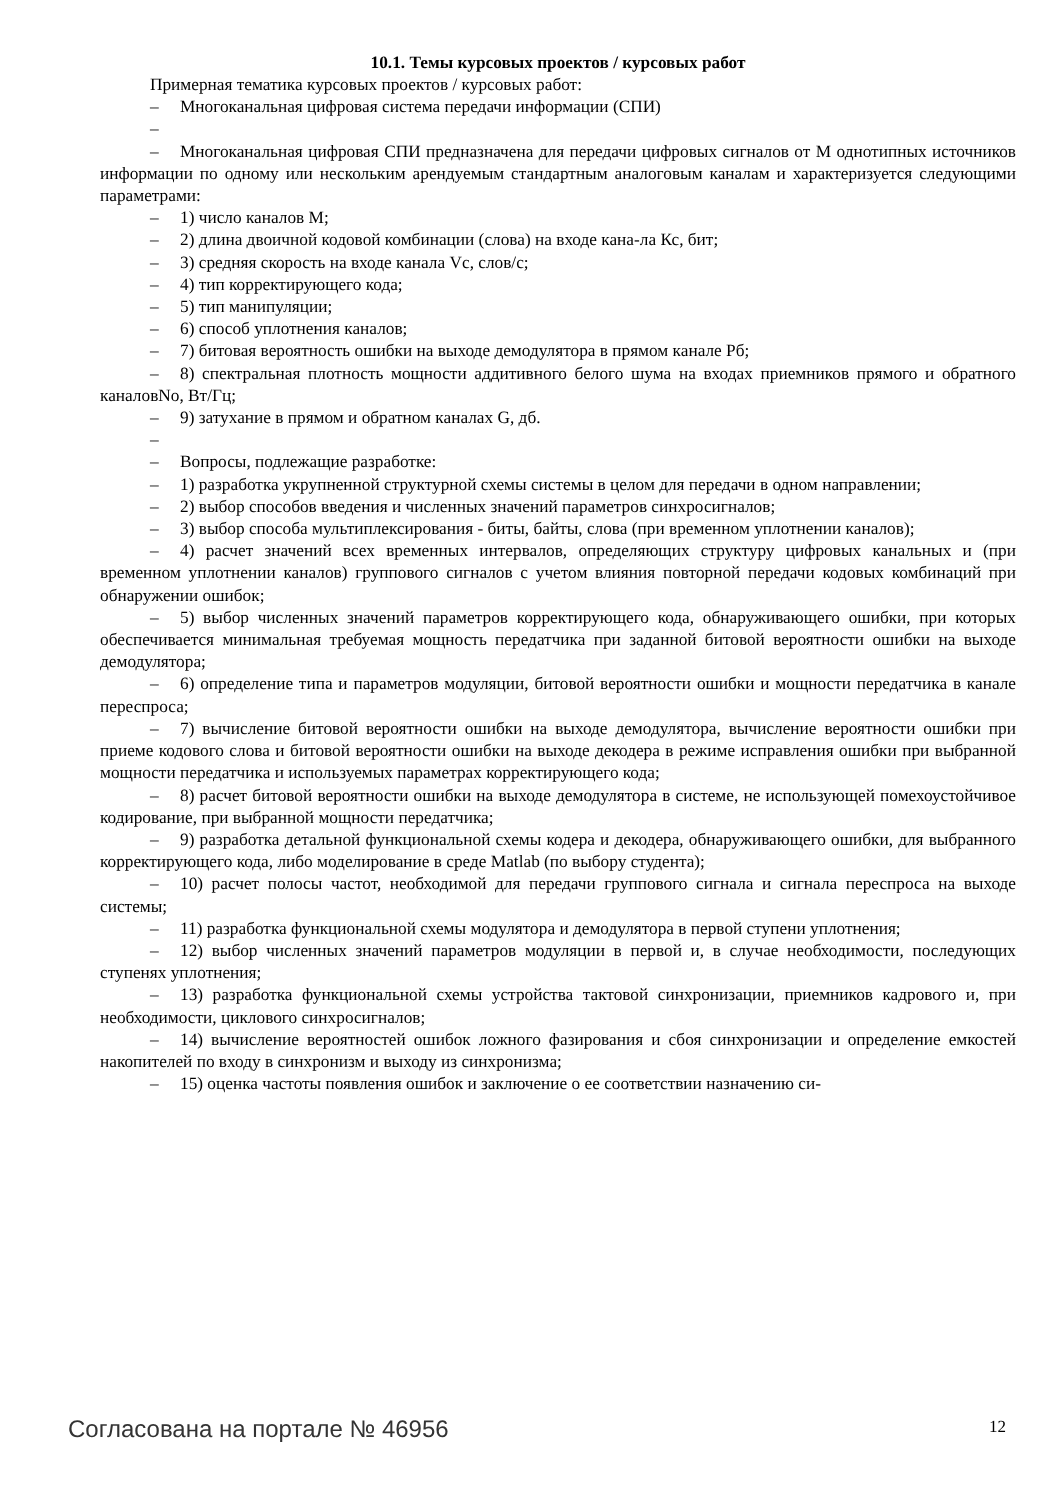10.1. Темы курсовых проектов / курсовых работ
Примерная тематика курсовых проектов / курсовых работ:
– Многоканальная цифровая система передачи информации (СПИ)
–
– Многоканальная цифровая СПИ предназначена для передачи цифровых сигналов от М однотипных источников информации по одному или нескольким арендуемым стандартным аналоговым каналам и характеризуется следующими параметрами:
– 1) число каналов М;
– 2) длина двоичной кодовой комбинации (слова) на входе кана-ла Кс, бит;
– 3) средняя скорость на входе канала Vc, слов/с;
– 4) тип корректирующего кода;
– 5) тип манипуляции;
– 6) способ уплотнения каналов;
– 7) битовая вероятность ошибки на выходе демодулятора в прямом канале Рб;
– 8) спектральная плотность мощности аддитивного белого шума на входах приемников прямого и обратного каналовNo, Вт/Гц;
– 9) затухание в прямом и обратном каналах G, дб.
–
– Вопросы, подлежащие разработке:
– 1) разработка укрупненной структурной схемы системы в целом для передачи в одном направлении;
– 2) выбор способов введения и численных значений параметров синхросигналов;
– 3) выбор способа мультиплексирования - биты, байты, слова (при временном уплотнении каналов);
– 4) расчет значений всех временных интервалов, определяющих структуру цифровых канальных и (при временном уплотнении каналов) группового сигналов с учетом влияния повторной передачи кодовых комбинаций при обнаружении ошибок;
– 5) выбор численных значений параметров корректирующего кода, обнаруживающего ошибки, при которых обеспечивается минимальная требуемая мощность передатчика при заданной битовой вероятности ошибки на выходе демодулятора;
– 6) определение типа и параметров модуляции, битовой вероятности ошибки и мощности передатчика в канале переспроса;
– 7) вычисление битовой вероятности ошибки на выходе демодулятора, вычисление вероятности ошибки при приеме кодового слова и битовой вероятности ошибки на выходе декодера в режиме исправления ошибки при выбранной мощности передатчика и используемых параметрах корректирующего кода;
– 8) расчет битовой вероятности ошибки на выходе демодулятора в системе, не использующей помехоустойчивое кодирование, при выбранной мощности передатчика;
– 9) разработка детальной функциональной схемы кодера и декодера, обнаруживающего ошибки, для выбранного корректирующего кода, либо моделирование в среде Matlab (по выбору студента);
– 10) расчет полосы частот, необходимой для передачи группового сигнала и сигнала переспроса на выходе системы;
– 11) разработка функциональной схемы модулятора и демодулятора в первой ступени уплотнения;
– 12) выбор численных значений параметров модуляции в первой и, в случае необходимости, последующих ступенях уплотнения;
– 13) разработка функциональной схемы устройства тактовой синхронизации, приемников кадрового и, при необходимости, циклового синхросигналов;
– 14) вычисление вероятностей ошибок ложного фазирования и сбоя синхронизации и определение емкостей накопителей по входу в синхронизм и выходу из синхронизма;
– 15) оценка частоты появления ошибок и заключение о ее соответствии назначению си-
Согласована на портале № 46956 12